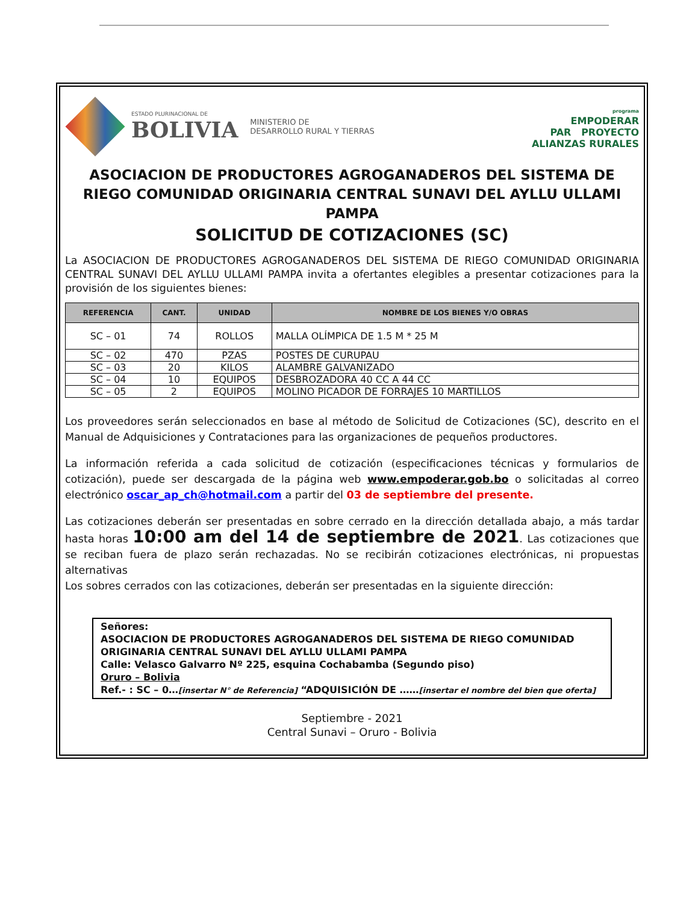ESTADO PLURINACIONAL DE
BOLIVIA
MINISTERIO DE
DESARROLLO RURAL Y TIERRAS
programa
EMPODERAR
PAR PROYECTO
ALIANZAS RURALES
ASOCIACION DE PRODUCTORES AGROGANADEROS DEL SISTEMA DE RIEGO COMUNIDAD ORIGINARIA CENTRAL SUNAVI DEL AYLLU ULLAMI PAMPA
SOLICITUD DE COTIZACIONES (SC)
La ASOCIACION DE PRODUCTORES AGROGANADEROS DEL SISTEMA DE RIEGO COMUNIDAD ORIGINARIA CENTRAL SUNAVI DEL AYLLU ULLAMI PAMPA invita a ofertantes elegibles a presentar cotizaciones para la provisión de los siguientes bienes:
| REFERENCIA | CANT. | UNIDAD | NOMBRE DE LOS BIENES Y/O OBRAS |
| --- | --- | --- | --- |
| SC – 01 | 74 | ROLLOS | MALLA OLÍMPICA DE 1.5 M * 25 M |
| SC – 02 | 470 | PZAS | POSTES DE CURUPAU |
| SC – 03 | 20 | KILOS | ALAMBRE GALVANIZADO |
| SC – 04 | 10 | EQUIPOS | DESBROZADORA 40 CC A 44 CC |
| SC – 05 | 2 | EQUIPOS | MOLINO PICADOR DE FORRAJES 10 MARTILLOS |
Los proveedores serán seleccionados en base al método de Solicitud de Cotizaciones (SC), descrito en el Manual de Adquisiciones y Contrataciones para las organizaciones de pequeños productores.
La información referida a cada solicitud de cotización (especificaciones técnicas y formularios de cotización), puede ser descargada de la página web www.empoderar.gob.bo o solicitadas al correo electrónico oscar_ap_ch@hotmail.com a partir del 03 de septiembre del presente.
Las cotizaciones deberán ser presentadas en sobre cerrado en la dirección detallada abajo, a más tardar hasta horas 10:00 am del 14 de septiembre de 2021. Las cotizaciones que se reciban fuera de plazo serán rechazadas. No se recibirán cotizaciones electrónicas, ni propuestas alternativas
Los sobres cerrados con las cotizaciones, deberán ser presentadas en la siguiente dirección:
Señores:
ASOCIACION DE PRODUCTORES AGROGANADEROS DEL SISTEMA DE RIEGO COMUNIDAD ORIGINARIA CENTRAL SUNAVI DEL AYLLU ULLAMI PAMPA
Calle: Velasco Galvarro Nº 225, esquina Cochabamba (Segundo piso)
Oruro – Bolivia
Ref.- : SC – 0…[insertar N° de Referencia] “ADQUISICIÓN DE ……[insertar el nombre del bien que oferta]
Septiembre - 2021
Central Sunavi – Oruro - Bolivia